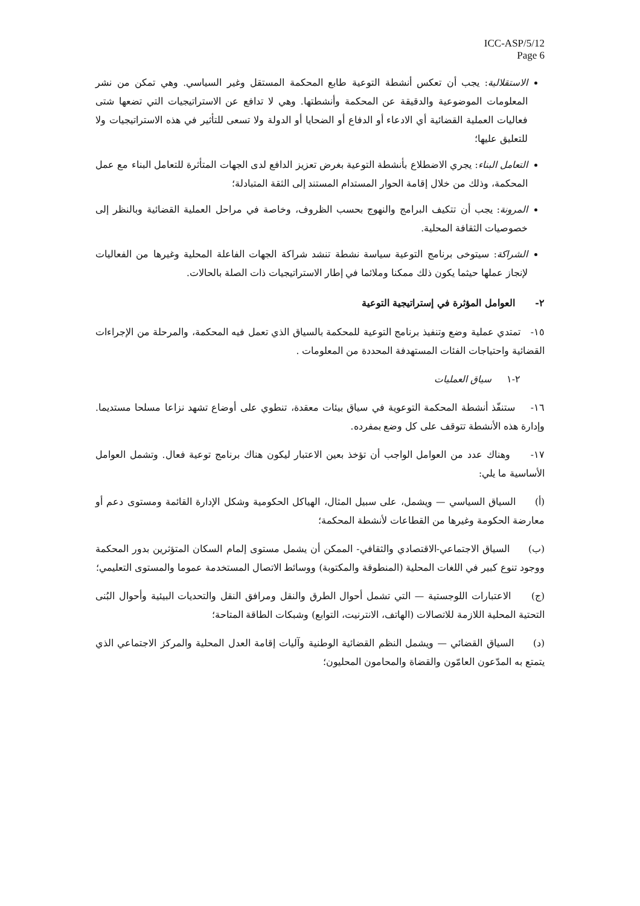ICC-ASP/5/12
Page 6
الاستقلالية: يجب أن تعكس أنشطة التوعية طابع المحكمة المستقل وغير السياسي. وهي تمكن من نشر المعلومات الموضوعية والدقيقة عن المحكمة وأنشطتها. وهي لا تدافع عن الاستراتيجيات التي تضعها شتى فعاليات العملية القضائية أي الادعاء أو الدفاع أو الضحايا أو الدولة ولا تسعى للتأثير في هذه الاستراتيجيات ولا للتعليق عليها؛
التعامل البناء: يجري الاضطلاع بأنشطة التوعية بغرض تعزيز الدافع لدى الجهات المتأثرة للتعامل البناء مع عمل المحكمة، وذلك من خلال إقامة الحوار المستدام المستند إلى الثقة المتبادلة؛
المرونة: يجب أن تتكيف البرامج والنهوج بحسب الظروف، وخاصة في مراحل العملية القضائية وبالنظر إلى خصوصيات الثقافة المحلية.
الشراكة: سيتوخى برنامج التوعية سياسة نشطة تنشد شراكة الجهات الفاعلة المحلية وغيرها من الفعاليات لإنجاز عملها حيثما يكون ذلك ممكنا وملائما في إطار الاستراتيجيات ذات الصلة بالحالات.
٢- العوامل المؤثرة في إستراتيجية التوعية
١٥- تمتدي عملية وضع وتنفيذ برنامج التوعية للمحكمة بالسياق الذي تعمل فيه المحكمة، والمرحلة من الإجراءات القضائية واحتياجات الفئات المستهدفة المحددة من المعلومات .
٢-١ سياق العمليات
١٦- ستنفّذ أنشطة المحكمة التوعوية في سياق بيئات معقدة، تنطوي على أوضاع تشهد نزاعا مسلحا مستديما. وإدارة هذه الأنشطة تتوقف على كل وضع بمفرده.
١٧- وهناك عدد من العوامل الواجب أن تؤخذ بعين الاعتبار ليكون هناك برنامج توعية فعال. وتشمل العوامل الأساسية ما يلي:
(أ) السياق السياسي — ويشمل، على سبيل المثال، الهياكل الحكومية وشكل الإدارة القائمة ومستوى دعم أو معارضة الحكومة وغيرها من القطاعات لأنشطة المحكمة؛
(ب) السياق الاجتماعي-الاقتصادي والثقافي- الممكن أن يشمل مستوى إلمام السكان المتؤثرين بدور المحكمة ووجود تنوع كبير في اللغات المحلية (المنطوقة والمكتوبة) ووسائط الاتصال المستخدمة عموما والمستوى التعليمي؛
(ج) الاعتبارات اللوجستية — التي تشمل أحوال الطرق والنقل ومرافق النقل والتحديات البيئية وأحوال البُنى التحتية المحلية اللازمة للاتصالات (الهاتف، الانترنيت، التوابع) وشبكات الطاقة المتاحة؛
(د) السياق القضائي — ويشمل النظم القضائية الوطنية وآليات إقامة العدل المحلية والمركز الاجتماعي الذي يتمتع به المدّعون العامّون والقضاة والمحامون المحليون؛